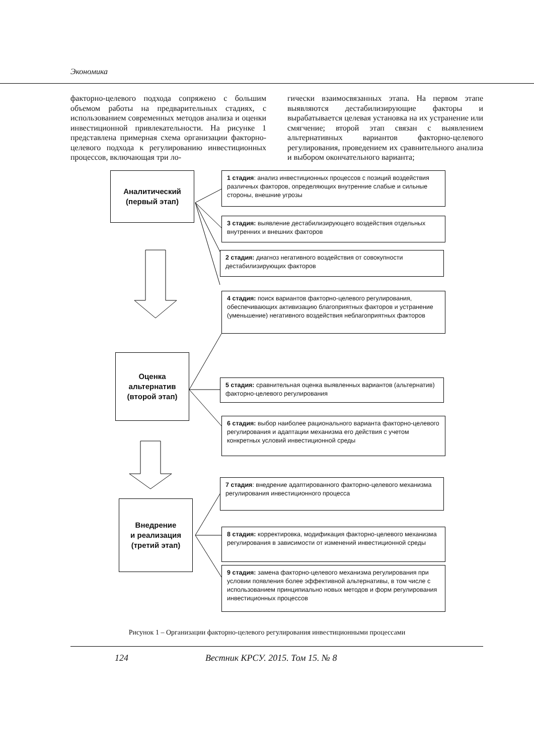Экономика
факторно-целевого подхода сопряжено с большим объемом работы на предварительных стадиях, с использованием современных методов анализа и оценки инвестиционной привлекательности. На рисунке 1 представлена примерная схема организации факторно-целевого подхода к регулированию инвестиционных процессов, включающая три ло-
гически взаимосвязанных этапа. На первом этапе выявляются дестабилизирующие факторы и вырабатывается целевая установка на их устранение или смягчение; второй этап связан с выявлением альтернативных вариантов факторно-целевого регулирования, проведением их сравнительного анализа и выбором окончательного варианта;
Аналитический
(первый этап)
Оценка
альтернатив
(второй этап)
Внедрение
и реализация
(третий этап)
1 стадия: анализ инвестиционных процессов с позиций воздействия различных факторов, определяющих внутренние слабые и сильные стороны, внешние угрозы
3 стадия: выявление дестабилизирующего воздействия отдельных внутренних и внешних факторов
2 стадия: диагноз негативного воздействия от совокупности дестабилизирующих факторов
4 стадия: поиск вариантов факторно-целевого регулирования, обеспечивающих активизацию благоприятных факторов и устранение (уменьшение) негативного воздействия неблагоприятных факторов
5 стадия: сравнительная оценка выявленных вариантов (альтернатив) факторно-целевого регулирования
6 стадия: выбор наиболее рационального варианта факторно-целевого регулирования и адаптации механизма его действия с учетом конкретных условий инвестиционной среды
7 стадия: внедрение адаптированного факторно-целевого механизма регулирования инвестиционного процесса
8 стадия: корректировка, модификация факторно-целевого механизма регулирования в зависимости от изменений инвестиционной среды
9 стадия: замена факторно-целевого механизма регулирования при условии появления более эффективной альтернативы, в том числе с использованием принципиально новых методов и форм регулирования инвестиционных процессов
Рисунок 1 – Организации факторно-целевого регулирования инвестиционными процессами
124
Вестник КРСУ. 2015. Том 15. № 8